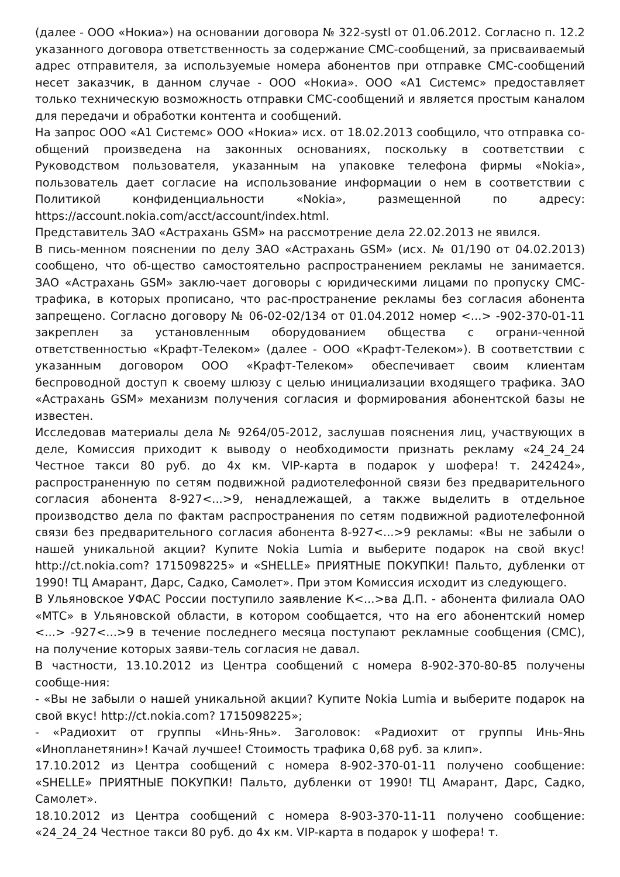(далее - ООО «Нокиа») на основании договора № 322-systl от 01.06.2012. Согласно п. 12.2 указанного договора ответственность за содержание СМС-сообщений, за присваиваемый адрес отправителя, за используемые номера абонентов при отправке СМС-сообщений несет заказчик, в данном случае - ООО «Нокиа». ООО «А1 Системс» предоставляет только техническую возможность отправки СМС-сообщений и является простым каналом для передачи и обработки контента и сообщений.
На запрос ООО «А1 Системс» ООО «Нокиа» исх. от 18.02.2013 сообщило, что отправка со-общений произведена на законных основаниях, поскольку в соответствии с Руководством пользователя, указанным на упаковке телефона фирмы «Nokia», пользователь дает согласие на использование информации о нем в соответствии с Политикой конфиденциальности «Nokia», размещенной по адресу: https://account.nokia.com/acct/account/index.html.
Представитель ЗАО «Астрахань GSM» на рассмотрение дела 22.02.2013 не явился.
В пись-менном пояснении по делу ЗАО «Астрахань GSM» (исх. № 01/190 от 04.02.2013) сообщено, что об-щество самостоятельно распространением рекламы не занимается. ЗАО «Астрахань GSM» заклю-чает договоры с юридическими лицами по пропуску СМС-трафика, в которых прописано, что рас-пространение рекламы без согласия абонента запрещено. Согласно договору № 06-02-02/134 от 01.04.2012 номер <...> -902-370-01-11 закреплен за установленным оборудованием общества с ограни-ченной ответственностью «Крафт-Телеком» (далее - ООО «Крафт-Телеком»). В соответствии с указанным договором ООО «Крафт-Телеком» обеспечивает своим клиентам беспроводной доступ к своему шлюзу с целью инициализации входящего трафика. ЗАО «Астрахань GSM» механизм получения согласия и формирования абонентской базы не известен.
Исследовав материалы дела № 9264/05-2012, заслушав пояснения лиц, участвующих в деле, Комиссия приходит к выводу о необходимости признать рекламу «24_24_24 Честное такси 80 руб. до 4х км. VIP-карта в подарок у шофера! т. 242424», распространенную по сетям подвижной радиотелефонной связи без предварительного согласия абонента 8-927<...>9, ненадлежащей, а также выделить в отдельное производство дела по фактам распространения по сетям подвижной радиотелефонной связи без предварительного согласия абонента 8-927<...>9 рекламы: «Вы не забыли о нашей уникальной акции? Купите Nokia Lumia и выберите подарок на свой вкус! http://ct.nokia.com? 1715098225» и «SHELLE» ПРИЯТНЫЕ ПОКУПКИ! Пальто, дубленки от 1990! ТЦ Амарант, Дарс, Садко, Самолет». При этом Комиссия исходит из следующего.
В Ульяновское УФАС России поступило заявление К<...>ва Д.П. - абонента филиала ОАО «МТС» в Ульяновской области, в котором сообщается, что на его абонентский номер <...> -927<...>9 в течение последнего месяца поступают рекламные сообщения (СМС), на получение которых заяви-тель согласия не давал.
В частности, 13.10.2012 из Центра сообщений с номера 8-902-370-80-85 получены сообще-ния:
- «Вы не забыли о нашей уникальной акции? Купите Nokia Lumia и выберите подарок на свой вкус! http://ct.nokia.com? 1715098225»;
- «Радиохит от группы «Инь-Янь». Заголовок: «Радиохит от группы Инь-Янь «Инопланетянин»! Качай лучшее! Стоимость трафика 0,68 руб. за клип».
17.10.2012 из Центра сообщений с номера 8-902-370-01-11 получено сообщение: «SHELLE» ПРИЯТНЫЕ ПОКУПКИ! Пальто, дубленки от 1990! ТЦ Амарант, Дарс, Садко, Самолет».
18.10.2012 из Центра сообщений с номера 8-903-370-11-11 получено сообщение: «24_24_24 Честное такси 80 руб. до 4х км. VIP-карта в подарок у шофера! т.